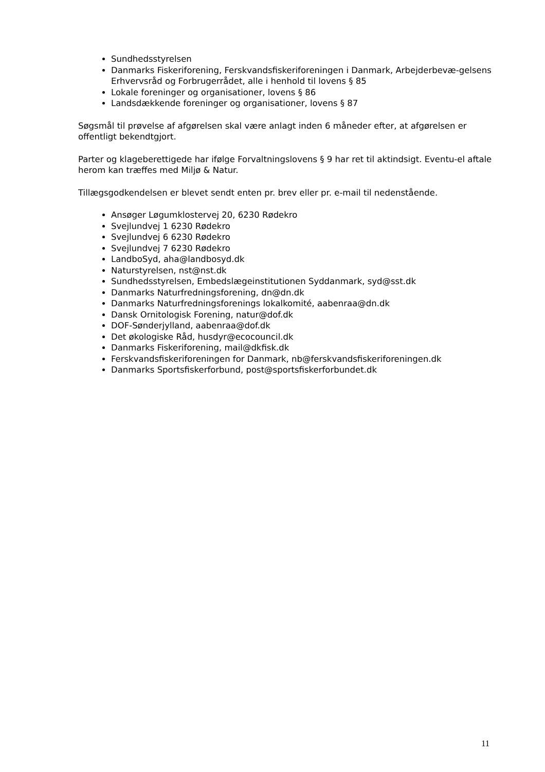Sundhedsstyrelsen
Danmarks Fiskeriforening, Ferskvandsfiskeriforeningen i Danmark, Arbejderbevæ-gelsens Erhvervsråd og Forbrugerrådet, alle i henhold til lovens § 85
Lokale foreninger og organisationer, lovens § 86
Landsdækkende foreninger og organisationer, lovens § 87
Søgsmål til prøvelse af afgørelsen skal være anlagt inden 6 måneder efter, at afgørelsen er offentligt bekendtgjort.
Parter og klageberettigede har ifølge Forvaltningslovens § 9 har ret til aktindsigt. Eventu-el aftale herom kan træffes med Miljø & Natur.
Tillægsgodkendelsen er blevet sendt enten pr. brev eller pr. e-mail til nedenstående.
Ansøger Løgumklostervej 20, 6230 Rødekro
Svejlundvej 1 6230 Rødekro
Svejlundvej 6 6230 Rødekro
Svejlundvej 7 6230 Rødekro
LandboSyd, aha@landbosyd.dk
Naturstyrelsen, nst@nst.dk
Sundhedsstyrelsen, Embedslægeinstitutionen Syddanmark, syd@sst.dk
Danmarks Naturfredningsforening, dn@dn.dk
Danmarks Naturfredningsforenings lokalkomité, aabenraa@dn.dk
Dansk Ornitologisk Forening, natur@dof.dk
DOF-Sønderjylland, aabenraa@dof.dk
Det økologiske Råd, husdyr@ecocouncil.dk
Danmarks Fiskeriforening, mail@dkfisk.dk
Ferskvandsfiskeriforeningen for Danmark, nb@ferskvandsfiskeriforeningen.dk
Danmarks Sportsfiskerforbund, post@sportsfiskerforbundet.dk
11